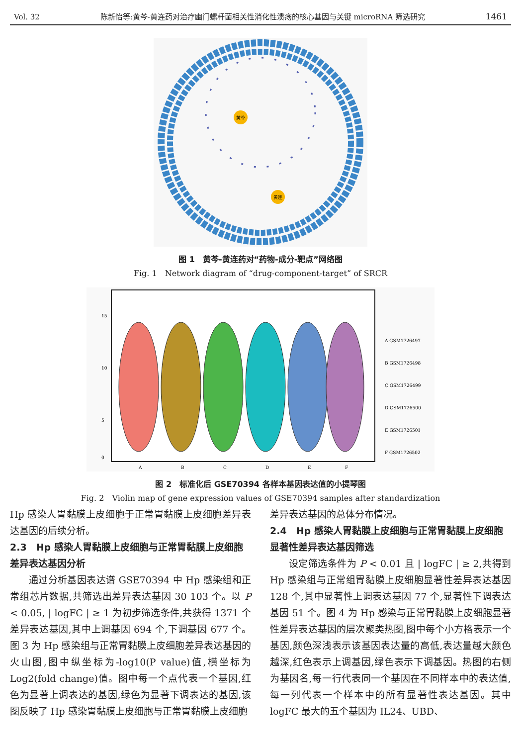Vol. 32 陈新怡等:黄芩-黄连药对治疗幽门螺杆菌相关性消化性溃疡的核心基因与关键 microRNA 筛选研究 1461
黄芩
黄连
图 1　黄芩-黄连药对“药物-成分-靶点”网络图
Fig. 1　Network diagram of “drug-component-target” of SRCR
15
10
5
0
A
B
C
D
E
F
A GSM1726497
B GSM1726498
C GSM1726499
D GSM1726500
E GSM1726501
F GSM1726502
图 2　标准化后 GSE70394 各样本基因表达值的小提琴图
Fig. 2　Violin map of gene expression values of GSE70394 samples after standardization
Hp 感染人胃黏膜上皮细胞于正常胃黏膜上皮细胞差异表达基因的后续分析。
2.3　Hp 感染人胃黏膜上皮细胞与正常胃黏膜上皮细胞差异表达基因分析
通过分析基因表达谱 GSE70394 中 Hp 感染组和正常组芯片数据,共筛选出差异表达基因 30 103 个。以 P < 0.05, | logFC | ≥ 1 为初步筛选条件,共获得 1371 个差异表达基因,其中上调基因 694 个,下调基因 677 个。图 3 为 Hp 感染组与正常胃黏膜上皮细胞差异表达基因的火山图,图中纵坐标为-log10(P value)值,横坐标为 Log2(fold change)值。图中每一个点代表一个基因,红色为显著上调表达的基因,绿色为显著下调表达的基因,该图反映了 Hp 感染胃黏膜上皮细胞与正常胃黏膜上皮细胞
差异表达基因的总体分布情况。
2.4　Hp 感染人胃黏膜上皮细胞与正常胃黏膜上皮细胞显著性差异表达基因筛选
设定筛选条件为 P < 0.01 且 | logFC | ≥ 2,共得到 Hp 感染组与正常组胃黏膜上皮细胞显著性差异表达基因 128 个,其中显著性上调表达基因 77 个,显著性下调表达基因 51 个。图 4 为 Hp 感染与正常胃黏膜上皮细胞显著性差异表达基因的层次聚类热图,图中每个小方格表示一个基因,颜色深浅表示该基因表达量的高低,表达量越大颜色越深,红色表示上调基因,绿色表示下调基因。热图的右侧为基因名,每一行代表同一个基因在不同样本中的表达值,每一列代表一个样本中的所有显著性表达基因。其中 logFC 最大的五个基因为 IL24、UBD、